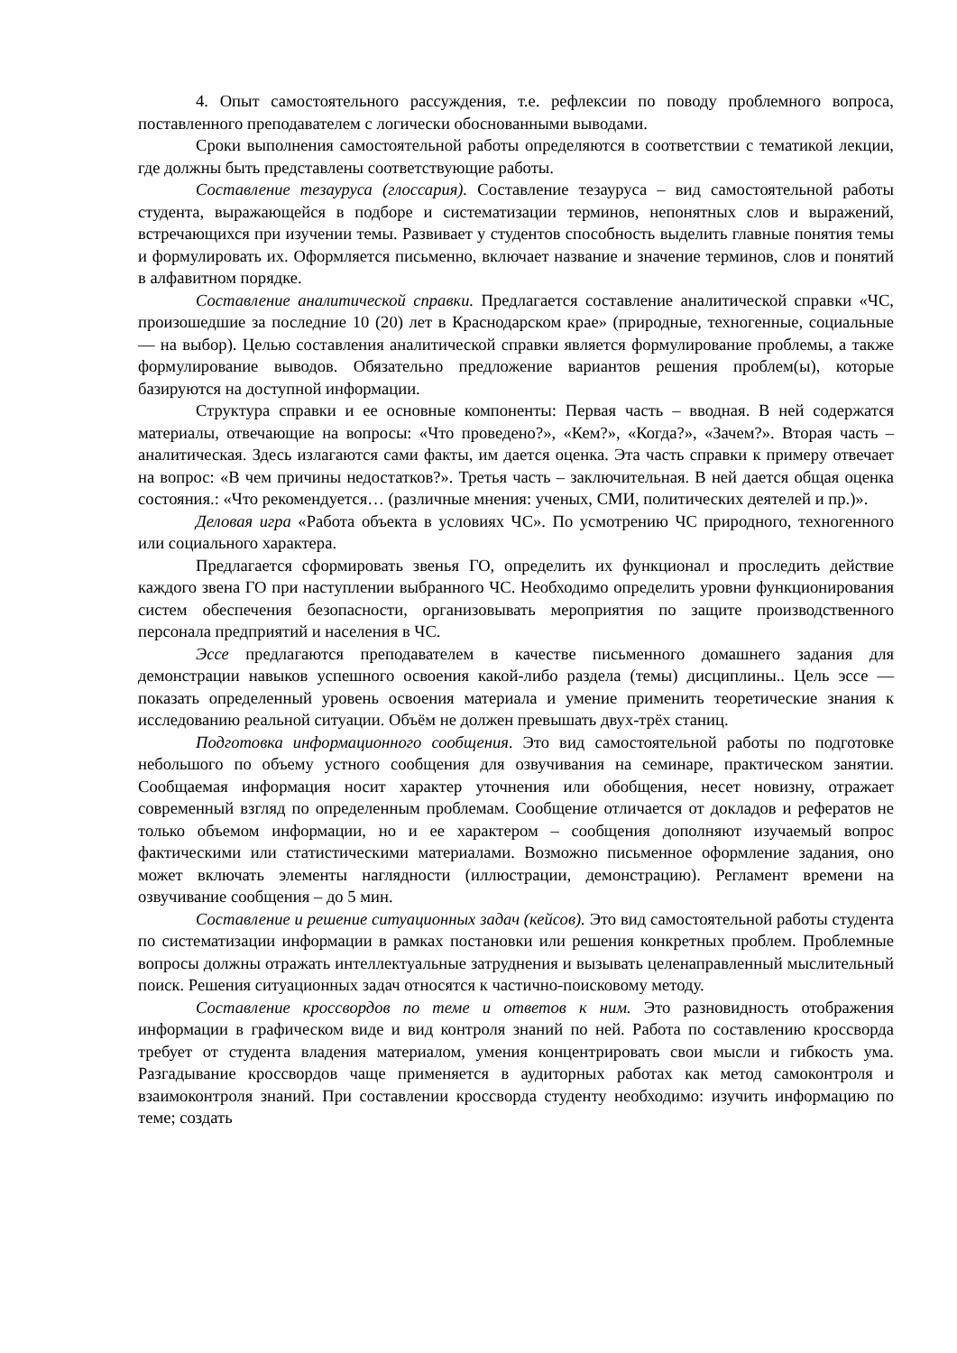4. Опыт самостоятельного рассуждения, т.е. рефлексии по поводу проблемного вопроса, поставленного преподавателем с логически обоснованными выводами.
Сроки выполнения самостоятельной работы определяются в соответствии с тематикой лекции, где должны быть представлены соответствующие работы.
Составление тезауруса (глоссария). Составление тезауруса – вид самостоятельной работы студента, выражающейся в подборе и систематизации терминов, непонятных слов и выражений, встречающихся при изучении темы. Развивает у студентов способность выделить главные понятия темы и формулировать их. Оформляется письменно, включает название и значение терминов, слов и понятий в алфавитном порядке.
Составление аналитической справки. Предлагается составление аналитической справки «ЧС, произошедшие за последние 10 (20) лет в Краснодарском крае» (природные, техногенные, социальные — на выбор). Целью составления аналитической справки является формулирование проблемы, а также формулирование выводов. Обязательно предложение вариантов решения проблем(ы), которые базируются на доступной информации.
Структура справки и ее основные компоненты: Первая часть – вводная. В ней содержатся материалы, отвечающие на вопросы: «Что проведено?», «Кем?», «Когда?», «Зачем?». Вторая часть – аналитическая. Здесь излагаются сами факты, им дается оценка. Эта часть справки к примеру отвечает на вопрос: «В чем причины недостатков?». Третья часть – заключительная. В ней дается общая оценка состояния.: «Что рекомендуется… (различные мнения: ученых, СМИ, политических деятелей и пр.)».
Деловая игра «Работа объекта в условиях ЧС». По усмотрению ЧС природного, техногенного или социального характера.
Предлагается сформировать звенья ГО, определить их функционал и проследить действие каждого звена ГО при наступлении выбранного ЧС. Необходимо определить уровни функционирования систем обеспечения безопасности, организовывать мероприятия по защите производственного персонала предприятий и населения в ЧС.
Эссе предлагаются преподавателем в качестве письменного домашнего задания для демонстрации навыков успешного освоения какой-либо раздела (темы) дисциплины.. Цель эссе — показать определенный уровень освоения материала и умение применить теоретические знания к исследованию реальной ситуации. Объём не должен превышать двух-трёх станиц.
Подготовка информационного сообщения. Это вид самостоятельной работы по подготовке небольшого по объему устного сообщения для озвучивания на семинаре, практическом занятии. Сообщаемая информация носит характер уточнения или обобщения, несет новизну, отражает современный взгляд по определенным проблемам. Сообщение отличается от докладов и рефератов не только объемом информации, но и ее характером – сообщения дополняют изучаемый вопрос фактическими или статистическими материалами. Возможно письменное оформление задания, оно может включать элементы наглядности (иллюстрации, демонстрацию). Регламент времени на озвучивание сообщения – до 5 мин.
Составление и решение ситуационных задач (кейсов). Это вид самостоятельной работы студента по систематизации информации в рамках постановки или решения конкретных проблем. Проблемные вопросы должны отражать интеллектуальные затруднения и вызывать целенаправленный мыслительный поиск. Решения ситуационных задач относятся к частично-поисковому методу.
Составление кроссвордов по теме и ответов к ним. Это разновидность отображения информации в графическом виде и вид контроля знаний по ней. Работа по составлению кроссворда требует от студента владения материалом, умения концентрировать свои мысли и гибкость ума. Разгадывание кроссвордов чаще применяется в аудиторных работах как метод самоконтроля и взаимоконтроля знаний. При составлении кроссворда студенту необходимо: изучить информацию по теме; создать